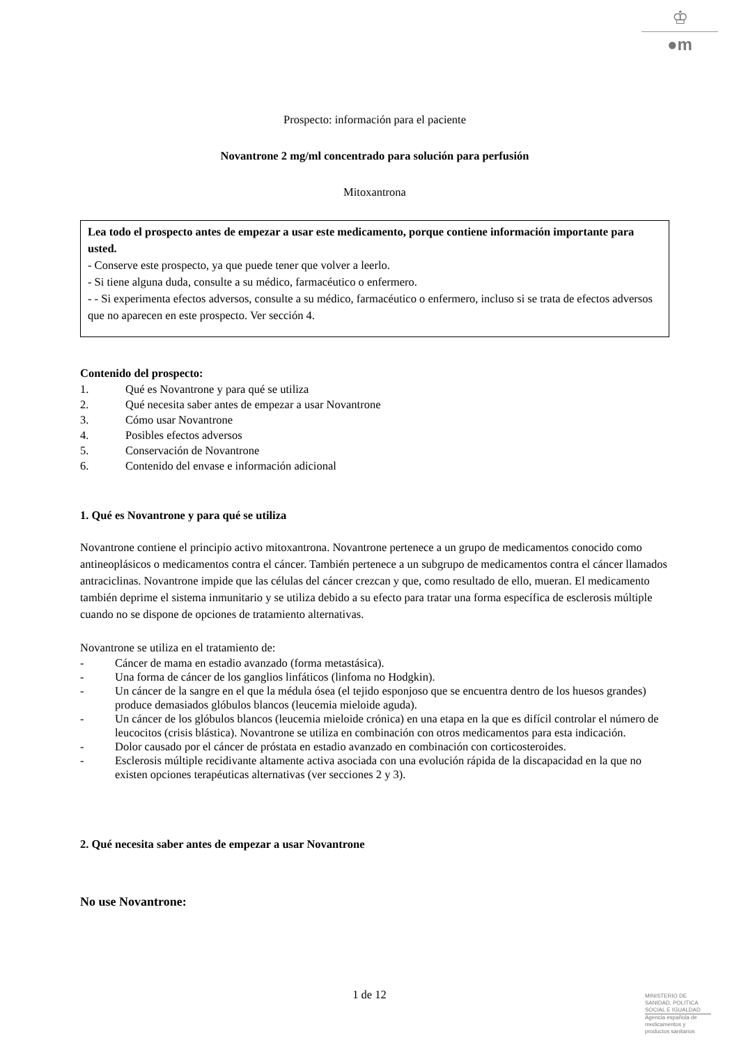♔
●m
Prospecto: información para el paciente
Novantrone 2 mg/ml concentrado para solución para perfusión
Mitoxantrona
Lea todo el prospecto antes de empezar a usar este medicamento, porque contiene información importante para usted.
- Conserve este prospecto, ya que puede tener que volver a leerlo.
- Si tiene alguna duda, consulte a su médico, farmacéutico o enfermero.
- - Si experimenta efectos adversos, consulte a su médico, farmacéutico o enfermero, incluso si se trata de efectos adversos que no aparecen en este prospecto. Ver sección 4.
Contenido del prospecto:
1. Qué es Novantrone y para qué se utiliza
2. Qué necesita saber antes de empezar a usar Novantrone
3. Cómo usar Novantrone
4. Posibles efectos adversos
5. Conservación de Novantrone
6. Contenido del envase e información adicional
1. Qué es Novantrone y para qué se utiliza
Novantrone contiene el principio activo mitoxantrona. Novantrone pertenece a un grupo de medicamentos conocido como antineoplásicos o medicamentos contra el cáncer. También pertenece a un subgrupo de medicamentos contra el cáncer llamados antraciclinas. Novantrone impide que las células del cáncer crezcan y que, como resultado de ello, mueran. El medicamento también deprime el sistema inmunitario y se utiliza debido a su efecto para tratar una forma específica de esclerosis múltiple cuando no se dispone de opciones de tratamiento alternativas.
Novantrone se utiliza en el tratamiento de:
- Cáncer de mama en estadio avanzado (forma metastásica).
- Una forma de cáncer de los ganglios linfáticos (linfoma no Hodgkin).
- Un cáncer de la sangre en el que la médula ósea (el tejido esponjoso que se encuentra dentro de los huesos grandes) produce demasiados glóbulos blancos (leucemia mieloide aguda).
- Un cáncer de los glóbulos blancos (leucemia mieloide crónica) en una etapa en la que es difícil controlar el número de leucocitos (crisis blástica). Novantrone se utiliza en combinación con otros medicamentos para esta indicación.
- Dolor causado por el cáncer de próstata en estadio avanzado en combinación con corticosteroides.
- Esclerosis múltiple recidivante altamente activa asociada con una evolución rápida de la discapacidad en la que no existen opciones terapéuticas alternativas (ver secciones 2 y 3).
2. Qué necesita saber antes de empezar a usar Novantrone
No use Novantrone:
1 de 12
MINISTERIO DE
SANIDAD, POLITICA
SOCIAL E IGUALDAD
Agencia española de
medicamentos y
productos sanitarios